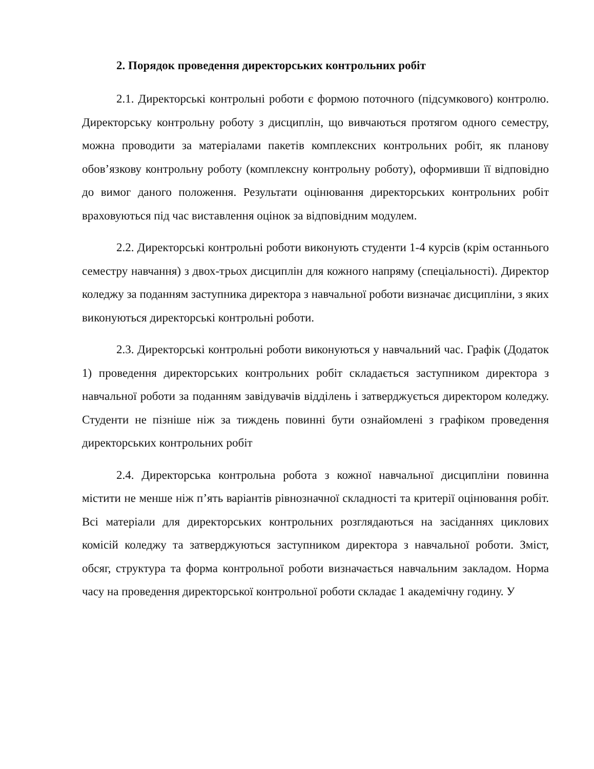2. Порядок проведення директорських контрольних робіт
2.1. Директорські контрольні роботи є формою поточного (підсумкового) контролю. Директорську контрольну роботу з дисциплін, що вивчаються протягом одного семестру, можна проводити за матеріалами пакетів комплексних контрольних робіт, як планову обов’язкову контрольну роботу (комплексну контрольну роботу), оформивши її відповідно до вимог даного положення. Результати оцінювання директорських контрольних робіт враховуються під час виставлення оцінок за відповідним модулем.
2.2. Директорські контрольні роботи виконують студенти 1-4 курсів (крім останнього семестру навчання) з двох-трьох дисциплін для кожного напряму (спеціальності). Директор коледжу за поданням заступника директора з навчальної роботи визначає дисципліни, з яких виконуються директорські контрольні роботи.
2.3. Директорські контрольні роботи виконуються у навчальний час. Графік (Додаток 1) проведення директорських контрольних робіт складається заступником директора з навчальної роботи за поданням завідувачів відділень і затверджується директором коледжу. Студенти не пізніше ніж за тиждень повинні бути ознайомлені з графіком проведення директорських контрольних робіт
2.4. Директорська контрольна робота з кожної навчальної дисципліни повинна містити не менше ніж п’ять варіантів рівнозначної складності та критерії оцінювання робіт. Всі матеріали для директорських контрольних розглядаються на засіданнях циклових комісій коледжу та затверджуються заступником директора з навчальної роботи. Зміст, обсяг, структура та форма контрольної роботи визначається навчальним закладом. Норма часу на проведення директорської контрольної роботи складає 1 академічну годину. У